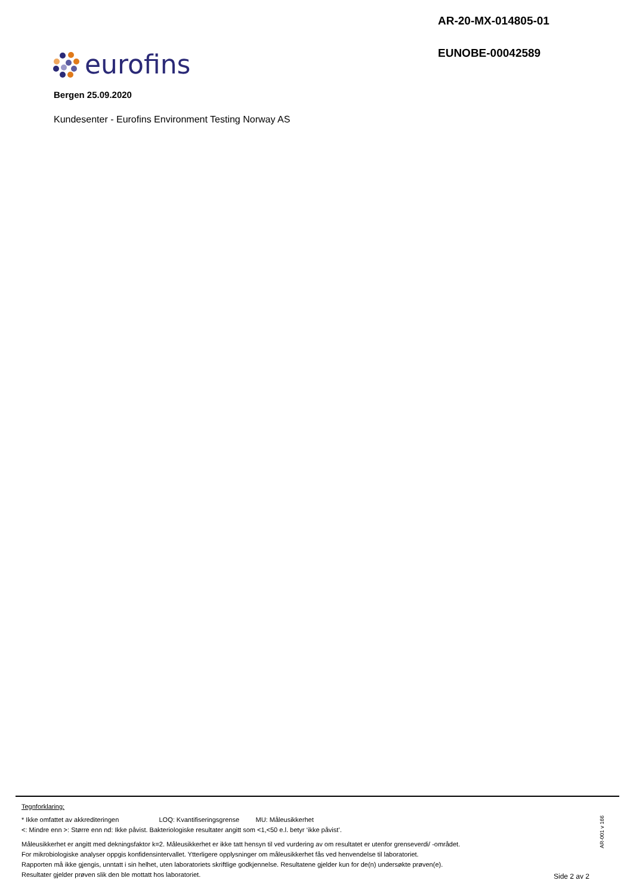AR-20-MX-014805-01
EUNOBE-00042589
eurofins
Bergen 25.09.2020
Kundesenter - Eurofins Environment Testing Norway AS
Tegnforklaring:
* Ikke omfattet av akkrediteringen LOQ: Kvantifiseringsgrense MU: Måleusikkerhet
<: Mindre enn >: Større enn nd: Ikke påvist. Bakteriologiske resultater angitt som <1,<50 e.l. betyr ‘ikke påvist’.
Måleusikkerhet er angitt med dekningsfaktor k=2. Måleusikkerhet er ikke tatt hensyn til ved vurdering av om resultatet er utenfor grenseverdi/ -området.
For mikrobiologiske analyser oppgis konfidensintervallet. Ytterligere opplysninger om måleusikkerhet fås ved henvendelse til laboratoriet.
Rapporten må ikke gjengis, unntatt i sin helhet, uten laboratoriets skriftlige godkjennelse. Resultatene gjelder kun for de(n) undersøkte prøven(e).
Resultater gjelder prøven slik den ble mottatt hos laboratoriet.
AR-001 v 166
Side 2 av 2